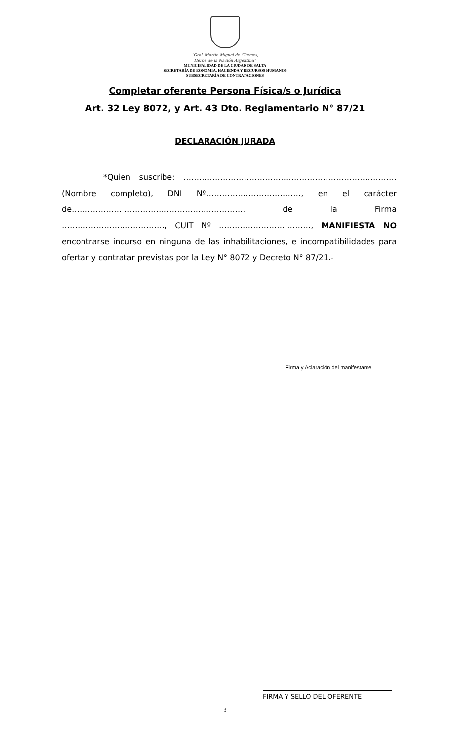“Gral. Martín Miguel de Güemes,
Héroe de la Nación Argentina”
MUNICIPALIDAD DE LA CIUDAD DE SALTA
SECRETARÍA DE EONOMIA, HACIENDA Y RECURSOS HUMANOS
SUBSECRETARÍA DE CONTRATACIONES
Completar oferente Persona Física/s o Jurídica
Art. 32 Ley 8072, y Art. 43 Dto. Reglamentario N° 87/21
DECLARACIÓN JURADA
*Quien suscribe: ……………………………………………………………………… (Nombre completo), DNI Nº………………………………, en el carácter de………………………………………………………... de la Firma …………………………………, CUIT Nº ……………………..………, MANIFIESTA NO encontrarse incurso en ninguna de las inhabilitaciones, e incompatibilidades para ofertar y contratar previstas por la Ley N° 8072 y Decreto N° 87/21.-
Firma y Aclaración del manifestante
FIRMA Y SELLO DEL OFERENTE
3